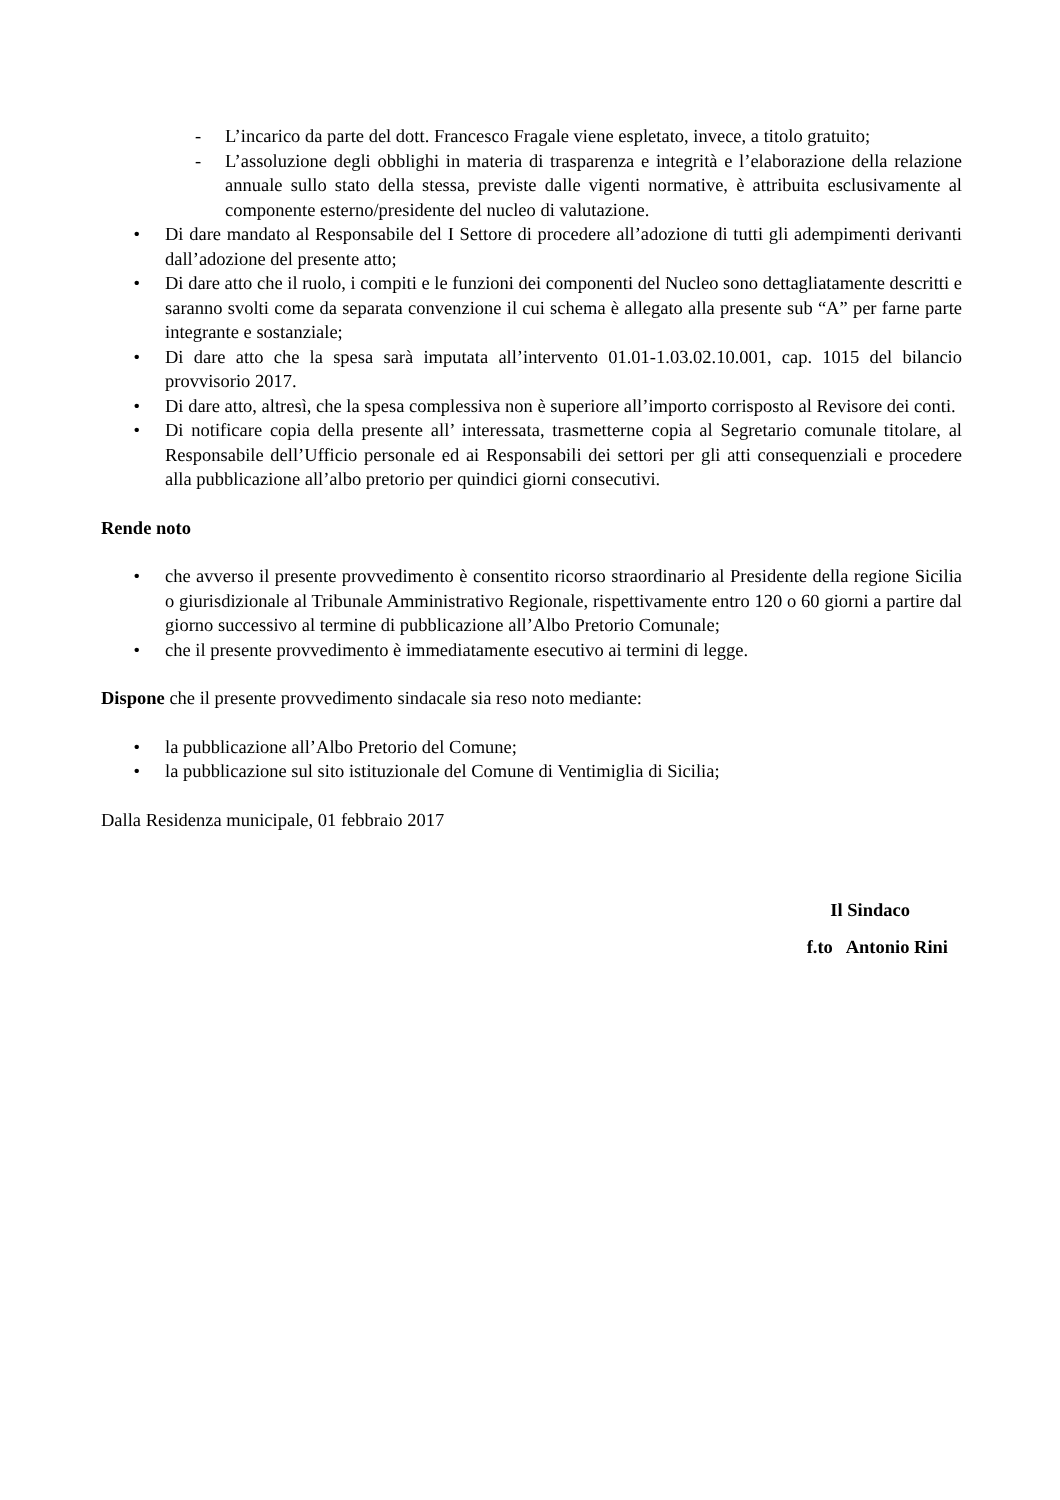- L’incarico da parte del dott. Francesco Fragale viene espletato, invece, a titolo gratuito;
- L’assoluzione degli obblighi in materia di trasparenza e integrità e l’elaborazione della relazione annuale sullo stato della stessa, previste dalle vigenti normative, è attribuita esclusivamente al componente esterno/presidente del nucleo di valutazione.
• Di dare mandato al Responsabile del I Settore di procedere all’adozione di tutti gli adempimenti derivanti dall’adozione del presente atto;
• Di dare atto che il ruolo, i compiti e le funzioni dei componenti del Nucleo sono dettagliatamente descritti e saranno svolti come da separata convenzione il cui schema è allegato alla presente sub “A” per farne parte integrante e sostanziale;
• Di dare atto che la spesa sarà imputata all’intervento 01.01-1.03.02.10.001, cap. 1015 del bilancio provvisorio 2017.
• Di dare atto, altresì, che la spesa complessiva non è superiore all’importo corrisposto al Revisore dei conti.
• Di notificare copia della presente all’ interessata, trasmetterne copia al Segretario comunale titolare, al Responsabile dell’Ufficio personale ed ai Responsabili dei settori per gli atti consequenziali e procedere alla pubblicazione all’albo pretorio per quindici giorni consecutivi.
Rende noto
• che avverso il presente provvedimento è consentito ricorso straordinario al Presidente della regione Sicilia o giurisdizionale al Tribunale Amministrativo Regionale, rispettivamente entro 120 o 60 giorni a partire dal giorno successivo al termine di pubblicazione all’Albo Pretorio Comunale;
• che il presente provvedimento è immediatamente esecutivo ai termini di legge.
Dispone che il presente provvedimento sindacale sia reso noto mediante:
• la pubblicazione all’Albo Pretorio del Comune;
• la pubblicazione sul sito istituzionale del Comune di Ventimiglia di Sicilia;
Dalla Residenza municipale, 01 febbraio 2017
Il Sindaco
f.to Antonio Rini